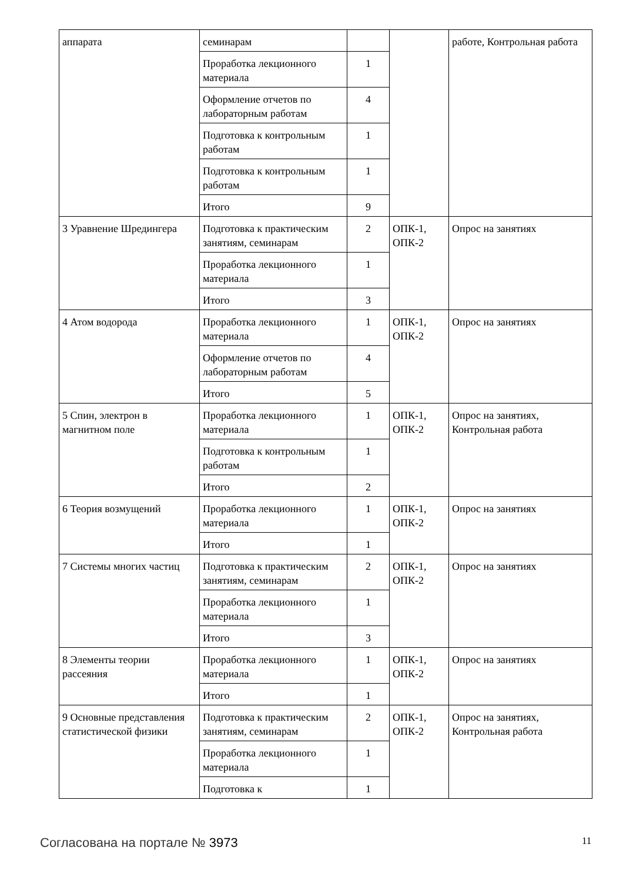| аппарата | семинарам | | | работе, Контрольная работа |
| | Проработка лекционного материала | 1 | | |
| | Оформление отчетов по лабораторным работам | 4 | | |
| | Подготовка к контрольным работам | 1 | | |
| | Подготовка к контрольным работам | 1 | | |
| | Итого | 9 | | |
| 3 Уравнение Шредингера | Подготовка к практическим занятиям, семинарам | 2 | ОПК-1, ОПК-2 | Опрос на занятиях |
| | Проработка лекционного материала | 1 | | |
| | Итого | 3 | | |
| 4 Атом водорода | Проработка лекционного материала | 1 | ОПК-1, ОПК-2 | Опрос на занятиях |
| | Оформление отчетов по лабораторным работам | 4 | | |
| | Итого | 5 | | |
| 5 Спин, электрон в магнитном поле | Проработка лекционного материала | 1 | ОПК-1, ОПК-2 | Опрос на занятиях, Контрольная работа |
| | Подготовка к контрольным работам | 1 | | |
| | Итого | 2 | | |
| 6 Теория возмущений | Проработка лекционного материала | 1 | ОПК-1, ОПК-2 | Опрос на занятиях |
| | Итого | 1 | | |
| 7 Системы многих частиц | Подготовка к практическим занятиям, семинарам | 2 | ОПК-1, ОПК-2 | Опрос на занятиях |
| | Проработка лекционного материала | 1 | | |
| | Итого | 3 | | |
| 8 Элементы теории рассеяния | Проработка лекционного материала | 1 | ОПК-1, ОПК-2 | Опрос на занятиях |
| | Итого | 1 | | |
| 9 Основные представления статистической физики | Подготовка к практическим занятиям, семинарам | 2 | ОПК-1, ОПК-2 | Опрос на занятиях, Контрольная работа |
| | Проработка лекционного материала | 1 | | |
| | Подготовка к | 1 | | |
Согласована на портале № 3973 11